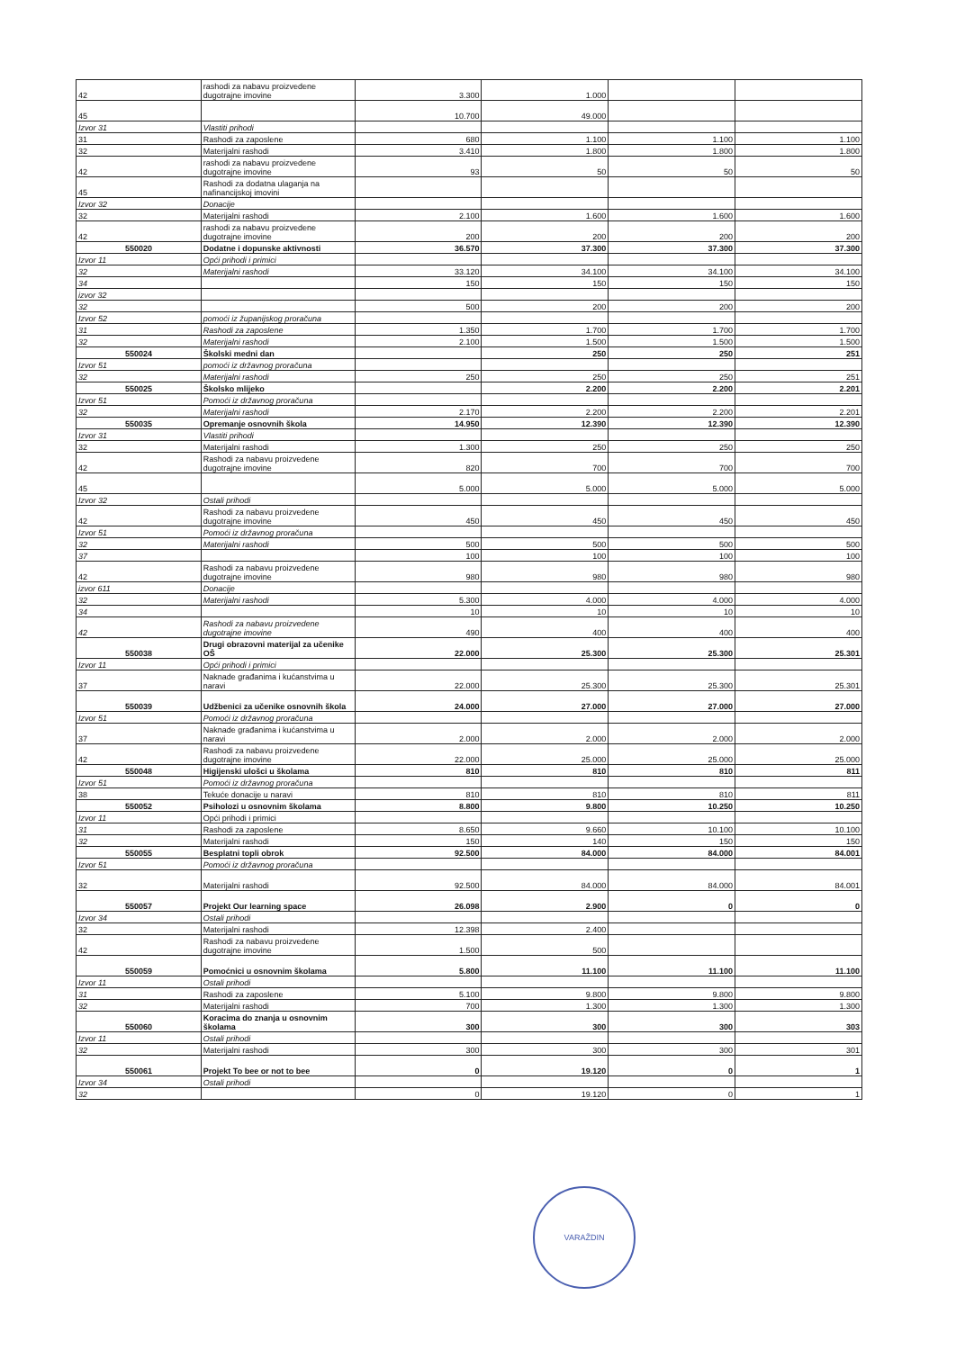| 42 | rashodi za nabavu proizvedene dugotrajne imovine | 3.300 | 1.000 | | |
| 45 | | 10.700 | 49.000 | | |
| Izvor 31 | Vlastiti prihodi | | | | |
| 31 | Rashodi za zaposlene | 680 | 1.100 | 1.100 | 1.100 |
| 32 | Materijalni rashodi | 3.410 | 1.800 | 1.800 | 1.800 |
| 42 | rashodi za nabavu proizvedene dugotrajne imovine | 93 | 50 | 50 | 50 |
| 45 | Rashodi za dodatna ulaganja na nafinancijskoj imovini | | | | |
| Izvor 32 | Donacije | | | | |
| 32 | Materijalni rashodi | 2.100 | 1.600 | 1.600 | 1.600 |
| 42 | rashodi za nabavu proizvedene dugotrajne imovine | 200 | 200 | 200 | 200 |
| 550020 | Dodatne i dopunske aktivnosti | 36.570 | 37.300 | 37.300 | 37.300 |
| Izvor 11 | Opći prihodi i primici | | | | |
| 32 | Materijalni rashodi | 33.120 | 34.100 | 34.100 | 34.100 |
| 34 | | 150 | 150 | 150 | 150 |
| izvor 32 | | | | | |
| 32 | | 500 | 200 | 200 | 200 |
| Izvor 52 | pomoći iz županijskog proračuna | | | | |
| 31 | Rashodi za zaposlene | 1.350 | 1.700 | 1.700 | 1.700 |
| 32 | Materijalni rashodi | 2.100 | 1.500 | 1.500 | 1.500 |
| 550024 | Školski medni dan | | 250 | 250 | 251 |
| Izvor 51 | pomoći iz državnog proračuna | | | | |
| 32 | Materijalni rashodi | 250 | 250 | 250 | 251 |
| 550025 | Školsko mlijeko | | 2.200 | 2.200 | 2.201 |
| Izvor 51 | Pomoći iz državnog proračuna | | | | |
| 32 | Materijalni rashodi | 2.170 | 2.200 | 2.200 | 2.201 |
| 550035 | Opremanje osnovnih škola | 14.950 | 12.390 | 12.390 | 12.390 |
| Izvor 31 | Vlastiti prihodi | | | | |
| 32 | Materijalni rashodi | 1.300 | 250 | 250 | 250 |
| 42 | Rashodi za nabavu proizvedene dugotrajne imovine | 820 | 700 | 700 | 700 |
| 45 | | 5.000 | 5.000 | 5.000 | 5.000 |
| Izvor 32 | Ostali prihodi | | | | |
| 42 | Rashodi za nabavu proizvedene dugotrajne imovine | 450 | 450 | 450 | 450 |
| Izvor 51 | Pomoći iz državnog proračuna | | | | |
| 32 | Materijalni rashodi | 500 | 500 | 500 | 500 |
| 37 | | 100 | 100 | 100 | 100 |
| 42 | Rashodi za nabavu proizvedene dugotrajne imovine | 980 | 980 | 980 | 980 |
| izvor 611 | Donacije | | | | |
| 32 | Materijalni rashodi | 5.300 | 4.000 | 4.000 | 4.000 |
| 34 | | 10 | 10 | 10 | 10 |
| 42 | Rashodi za nabavu proizvedene dugotrajne imovine | 490 | 400 | 400 | 400 |
| 550038 | Drugi obrazovni materijal za učenike OŠ | 22.000 | 25.300 | 25.300 | 25.301 |
| Izvor 11 | Opći prihodi i primici | | | | |
| 37 | Naknade građanima i kućanstvima u naravi | 22.000 | 25.300 | 25.300 | 25.301 |
| 550039 | Udžbenici za učenike osnovnih škola | 24.000 | 27.000 | 27.000 | 27.000 |
| Izvor 51 | Pomoći iz državnog proračuna | | | | |
| 37 | Naknade građanima i kućanstvima u naravi | 2.000 | 2.000 | 2.000 | 2.000 |
| 42 | Rashodi za nabavu proizvedene dugotrajne imovine | 22.000 | 25.000 | 25.000 | 25.000 |
| 550048 | Higijenski ulošci u školama | 810 | 810 | 810 | 811 |
| Izvor 51 | Pomoći iz državnog proračuna | | | | |
| 38 | Tekuće donacije u naravi | 810 | 810 | 810 | 811 |
| 550052 | Psiholozi u osnovnim školama | 8.800 | 9.800 | 10.250 | 10.250 |
| Izvor 11 | Opći prihodi i primici | | | | |
| 31 | Rashodi za zaposlene | 8.650 | 9.660 | 10.100 | 10.100 |
| 32 | Materijalni rashodi | 150 | 140 | 150 | 150 |
| 550055 | Besplatni topli obrok | 92.500 | 84.000 | 84.000 | 84.001 |
| Izvor 51 | Pomoći iz državnog proračuna | | | | |
| 32 | Materijalni rashodi | 92.500 | 84.000 | 84.000 | 84.001 |
| 550057 | Projekt Our learning space | 26.098 | 2.900 | 0 | 0 |
| Izvor 34 | Ostali prihodi | | | | |
| 32 | Materijalni rashodi | 12.398 | 2.400 | | |
| 42 | Rashodi za nabavu proizvedene dugotrajne imovine | 1.500 | 500 | | |
| 550059 | Pomoćnici u osnovnim školama | 5.800 | 11.100 | 11.100 | 11.100 |
| Izvor 11 | Ostali prihodi | | | | |
| 31 | Rashodi za zaposlene | 5.100 | 9.800 | 9.800 | 9.800 |
| 32 | Materijalni rashodi | 700 | 1.300 | 1.300 | 1.300 |
| 550060 | Koracima do znanja u osnovnim školama | 300 | 300 | 300 | 303 |
| Izvor 11 | Ostali prihodi | | | | |
| 32 | Materijalni rashodi | 300 | 300 | 300 | 301 |
| 550061 | Projekt To bee or not to bee | 0 | 19.120 | 0 | 1 |
| Izvor 34 | Ostali prihodi | | | | |
| 32 | | 0 | 19.120 | 0 | 1 |
VARAŽDIN